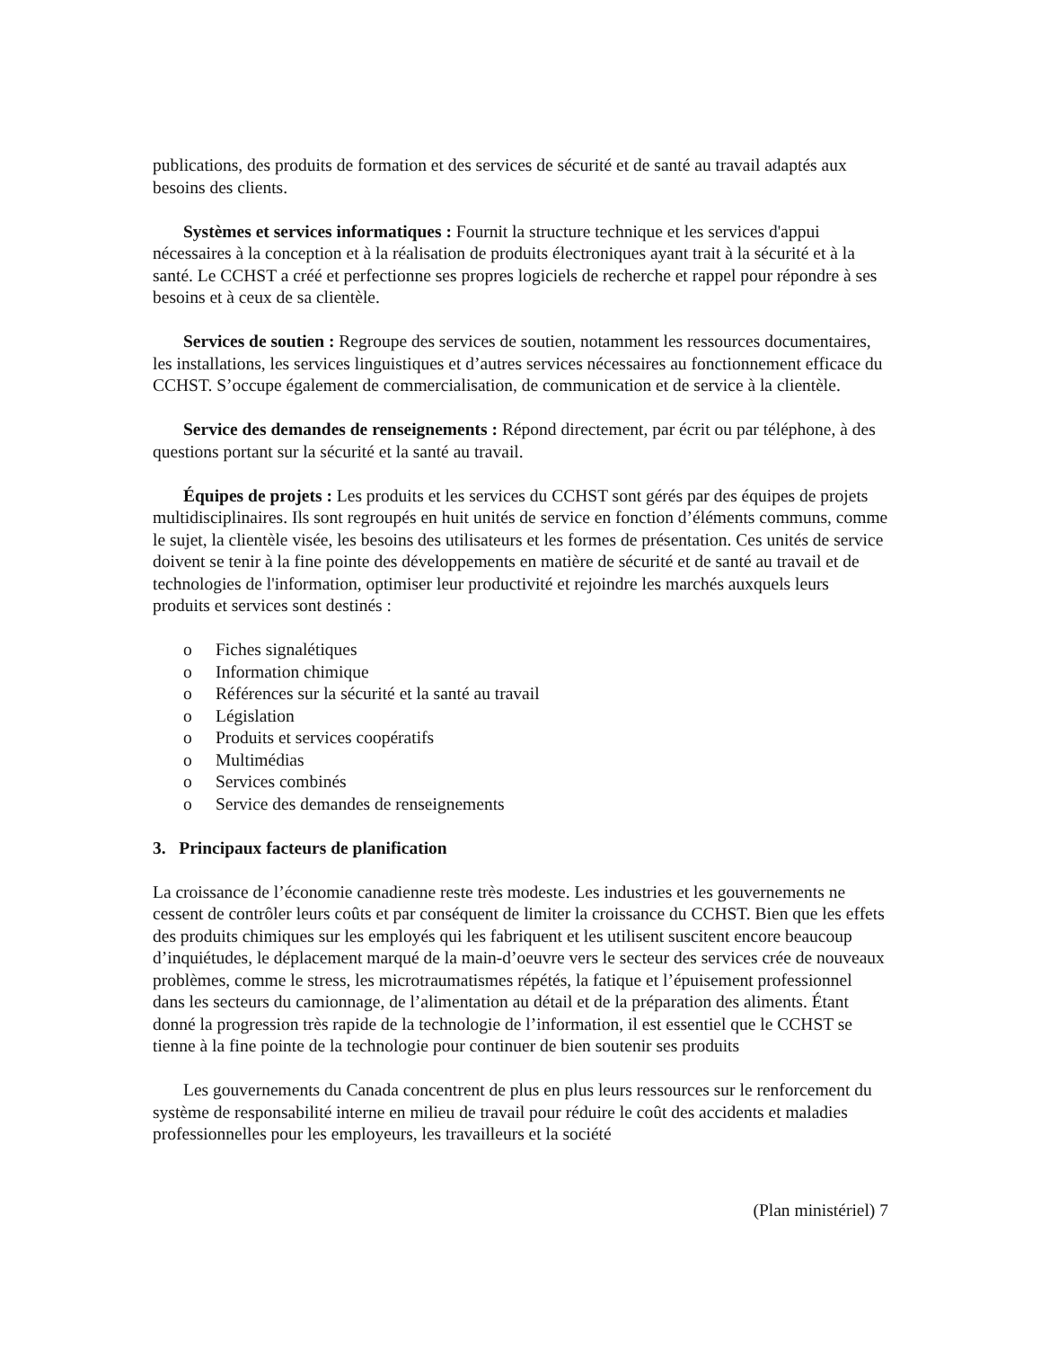publications, des produits de formation et des services de sécurité et de santé au travail adaptés aux besoins des clients.
Systèmes et services informatiques : Fournit la structure technique et les services d'appui nécessaires à la conception et à la réalisation de produits électroniques ayant trait à la sécurité et à la santé. Le CCHST a créé et perfectionne ses propres logiciels de recherche et rappel pour répondre à ses besoins et à ceux de sa clientèle.
Services de soutien : Regroupe des services de soutien, notamment les ressources documentaires, les installations, les services linguistiques et d’autres services nécessaires au fonctionnement efficace du CCHST. S’occupe également de commercialisation, de communication et de service à la clientèle.
Service des demandes de renseignements : Répond directement, par écrit ou par téléphone, à des questions portant sur la sécurité et la santé au travail.
Équipes de projets : Les produits et les services du CCHST sont gérés par des équipes de projets multidisciplinaires. Ils sont regroupés en huit unités de service en fonction d’éléments communs, comme le sujet, la clientèle visée, les besoins des utilisateurs et les formes de présentation. Ces unités de service doivent se tenir à la fine pointe des développements en matière de sécurité et de santé au travail et de technologies de l'information, optimiser leur productivité et rejoindre les marchés auxquels leurs produits et services sont destinés :
o Fiches signalétiques
o Information chimique
o Références sur la sécurité et la santé au travail
o Législation
o Produits et services coopératifs
o Multimédias
o Services combinés
o Service des demandes de renseignements
3. Principaux facteurs de planification
La croissance de l’économie canadienne reste très modeste. Les industries et les gouvernements ne cessent de contrôler leurs coûts et par conséquent de limiter la croissance du CCHST. Bien que les effets des produits chimiques sur les employés qui les fabriquent et les utilisent suscitent encore beaucoup d’inquiétudes, le déplacement marqué de la main-d’oeuvre vers le secteur des services crée de nouveaux problèmes, comme le stress, les microtraumatismes répétés, la fatique et l’épuisement professionnel dans les secteurs du camionnage, de l’alimentation au détail et de la préparation des aliments. Étant donné la progression très rapide de la technologie de l’information, il est essentiel que le CCHST se tienne à la fine pointe de la technologie pour continuer de bien soutenir ses produits
Les gouvernements du Canada concentrent de plus en plus leurs ressources sur le renforcement du système de responsabilité interne en milieu de travail pour réduire le coût des accidents et maladies professionnelles pour les employeurs, les travailleurs et la société
(Plan ministériel) 7